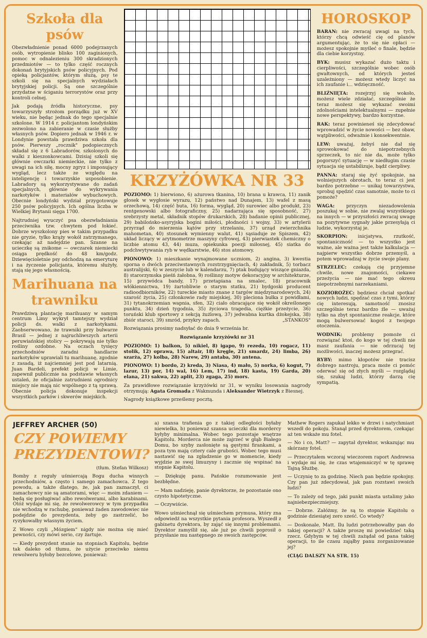Szkoła dla psów
Obezwładnienie ponad 6000 podejrzanych osób, wytropienie blisko 100 zaginionych, pomoc w odnalezieniu 300 skradzionych przedmiotów — to tylko część rocznych dokonań brytyjskich psów policyjnych. Pod opieką policjantów, którym służą, psy te szkoli się na specjalnych wydziałach brytyjskiej policji. Są one szczególnie przydatne w ściganiu terrorystów oraz przy kontroli celnej.
Jak podają źródła historyczne, psy towarzyszyły strożom porządku już w XV wieku, nie będąc jednak do tego specjalnie szkolone. W 1914 r. policjantom londyńskim zezwolono na zabieranie w czasie służby własnych psów. Dopiero jednak w 1946 r. w Londynie powstała prawdziwa szkoła dla psów. Pierwszy „rocznik" podopiecznych składał się z 6 Labradorów, szkolonych do walki z kieszonkowcami. Dzisiaj szkoli się głównie owczarki niemieckie, nie tylko z uwagi na ich siłę, mocny zgryz i imponujący wygląd, lecz także ze względu na inteligencję i towarzyskie usposobienie. Labradory są wykorzystywane do zadań specjalnych, głównie do wykrywania narkotyków i materiałów wybuchowych. Obecnie londyński wydział przygotowuje 250 psów policyjnych. Ich ogólna liczba w Wielkiej Brytanii sięga 1700.
Najtrudniej wyuczyć psa obezwładniania przeciwnika tzw. chwytem pod łokieć. Dobrze wyszkolony pies w takim przypadku nie gryzie, tylko krąży wokół zatrzymanego, czekając aż nadejdzie pan. Szanse na ucieczkę są znikome — owczarek niemiecki osiąga prędkość do 48 km/godz. Dziewięcioletnie psy odchodzą na emeryturę i na życzenie policjanta, któremu służyły, stają się jego własnością.
Marihuana na trawniku
Prawdziwą plantację marihuany w samym centrum Limy wykrył tamtejszy wydział policji ds. walki z narkotykami. Zaobserwowano, że trawniki przy bulwarze Brasil — jednej z najruchliwszych arterii peruwiańskiej stolicy — pokrywają nie tylko rośliny ozdobne. Na oczach tysięcy przechodniów zaradni handlarze narkotyków uprawiali tu marihuanę, zgodnie z zasadą, iż najciemniej jest pod latarnią. Juan Bardeli, prefekt policji w Limie, zapewnił publicznie na podstawie własnych ustaleń, że oficjalnie zatrudnieni ogrodnicy miejscy nie mają nic wspólnego z tą sprawą. Obecnie policja dokonuje inspekcji wszystkich parków i skwerów miejskich.
KRZYŻÓWKA NR 33
POZIOMO: 1) bierwiono, 6) ażurowa tkanina, 10) brana u krawca, 11) zanik głosek w wygłosie wyrazu, 12) państwo nad Dunajem, 13) wafel z masą orzechową, 14) część buta, 16) forma, wygląd, 20) surowiec albo produkt, 23) rentgenowski albo fotograficzny, 25) nadarzająca się sposobność, 27) srebrzysty metal, składnik stopów drukarskich, 28) badanie opinii publicznej, 29) babilońsko-asyryjska bogini miłości, płodności i wojny, 33) w artylerii przyrząd do mierzenia kątów przy strzelaniu, 37) urząd zwierzchnika mahometan, 40) stosunek wymienny walut, 41) sąsiaduje ze Spiszem, 42) układ liczący w arytmometrze maszyny cyfrowej, 43) pierwiastek chemiczny o liczbie atomu 43, 44) muza, opiekunka poezji miłosnej, 45) siatka do podchwytywania ryb w wędkarstwie, 46) stos atomowy.
PIONOWO: 1) mieszkanie wynajmowane uczniom, 2) angina, 3) kwestia sporna o dwóch przeciwstawnych rozstrzygnięciach, 4) zakładnik, 5) torbacz australijski, 6) w zeszycie lub w kalendarzu, 7) ptak budujący wiszące gniazda, 8) starorzymska pieśń żałobna, 9) roślinny motyw dekoracyjny w architekturze, 15) przywódca bandy, 17) przetapiana na smalec, 18) pracownik włókiennictwa, 19) żartobliwie o starym statku, 21) bydgoski producent radioodbiorników, 22) tureckie miasto znane z targów międzynarodowych, 24) szarość życia, 25) członkowie rady miejskiej, 30) pleciona bułka z powidłami, 31) tytanokrzemian wapnia, sfen, 32) ciało obracające się wokół określonego punktu, 34) dzień tygodnia, 35) życiowa tragedia, ciężkie przeżycie, 36) toruński klub sportowy z sekcją żużlową, 37) jedwabna kurtka dżokejska, 38) zbiór staroci, 39) smród, przykry zapach. „STANKOS"
Rozwiązania prosimy nadsyłać do dnia 9 września br.
Rozwiązanie krzyżówki nr 31
POZIOMO: 1) balkon, 5) nikiel, 8) igapo, 9) rezeda, 10) rogacz, 11) stolik, 12) oprawa, 15) altair, 18) kręgle, 21) smardz, 24) limba, 26) szarża, 27) kolba, 28) Narew, 29) antaba, 30) antena.
PIONOWO: 1) bordo, 2) kreda, 3) Niasa, 4) mało, 5) norka, 6) kogut, 7) lazur, 13) por, 14) wal, 16) Lem, 17) ind, 18) kasta, 19) Garda, 20) elana, 21) sakwa, 22) aplit, 23) zgaga, 25) mors.
Za prawidłowe rozwiązanie krzyżówki nr 31, w wyniku losowania nagrody otrzymują: Agata Gromada z Wakmunda i Aleksander Wietrzyk z Biesnej.
Nagrody książkowe prześlemy pocztą.
HOROSKOP
BARAN: nie zwracaj uwagi na tych, którzy chcą odwieść cię od planów argumentując, że to się nie opłaci — możesz spokojnie myśleć o finale, będzie dla ciebie korzystny.
BYK: musisz wykazać dużo taktu i cierpliwości, szczególnie wobec osób gwałtownych, od których jesteś uzależniony — możesz wtedy liczyć na ich zaufanie i... wdzięczność.
BLIŹNIĘTA: rozejrzyj się wokoło, możesz wiele zdziałać, szczególnie że teraz możesz się wykazać swoimi zdolnościami intelektualnymi — zupełnie nowe perspektywy, bardzo korzystne.
RAK: teraz powinieneś się zdecydować wprowadzić w życie nowości — bez obaw, wątpliwości, odważnie i konsekwentnie.
LEW: uważaj, żebyś nie dał się sprowokować do niepotrzebnych sprzeczek, to nic nie da, może tylko pogorszyć sytuację — w niedługim czasie sytuacja się ustabilizuje, bądź cierpliwy.
PANNA: staraj się żyć spokojnie, na wolniejszych obrotach, to teraz ci jest bardzo potrzebne — unikaj towarzystwa, sprobuj spędzić czas samotnie, może to ci pomoże?
WAGA: przyczyn niezadowolenia poszukaj w sobie, nie zwalaj wszystkiego na innych — w przyszłości zwracaj uwagę na pozytywne sygnały jakie przesyłają ci ludzie, wykorzystaj je.
SKORPION: inicjatywa, rzutkość, spontaniczność — to wszystko jest ważne, ale ważna jest także kalkulacja — najpierw wszystko dobrze przemyśl, a potem wprowadzaj w życie swoje plany.
STRZELEC: czekają cię przyjemne chwile, nowe znajomości, ciekawe przeżycia — nie mać tego okresu niepotrzebnymi narzekaniami.
KOZIOROŻEC: będziesz chciał spotkać nowych ludzi, spędzać czas z tymi, którzy cię interesują, samotność znosisz szczególnie teraz bardzo źle — uważaj tylko na zbyt spontaniczne reakcje, które mogą bulwersować kogoś z twojego otoczenia.
WODNIK: problemy pomoże ci rozwiązać ktoś, do kogo w tej chwili nie masz zaufania — nie odrzucaj tej możliwości, inaczej możesz przegrać.
RYBY: mimo kłopotów nie tracisz dobrego nastroju, praca może ci pomóc oderwać się od złych myśli — rozglądaj się, szukaj ludzi, którzy darzą cię sympatią.
JEFFREY ARCHER (50)
CZY POWIEMY PREZYDENTOWI?
(tłum. Stefan Wilkosz)
Bomby z reguły uśmiercają Bogu ducha winnych przechodniów, a często i samego zamachowca. Z tego powodu, a także dlatego, że, jak pan zaznaczył, ci zamachowcy nie są amatorami, więc — moim zdaniem — będą się posługiwać albo rewolwerami, albo karabinami. Otóż wydaje mi się, że rewolwerowcy w tym przypadku nie wchodzą w rachubę, ponieważ żaden zawodowiec nie podejdzie do prezydenta, żeby go zastrzelić, bo ryzykowałby własnym życiem.
Z Wowo czyli „Mózgiem" nigdy nie można się mieć pewności, czy mówi serio, czy żartuje.
— Kiedy prezydent stanie na stopniach Kapitolu, będzie tak daleko od tłumu, że użycie przeciwko niemu rewolweru byłoby bezcelowe, ponieważ:
a) szansa trafienia go z takiej odległości byłaby niewielka, b) ponieważ szansa ucieczki dla mordercy byłyby minimalna. Wobec tego pozostaje wnętrze Kapitolu. Morderca nie może zajrzeć w głąb Białego Domu, bo szyby zasłonięte są gęstymi firankami, a poza tym mają cztery cale grubości. Wobec tego musi nastawić się na zgładzenie go w momencie, kiedy wyjdzie ze swej limuzyny i zacznie się wspinać na stopnie Kapitolu.
— Dziękuję panu. Pańskie rozumowanie jest bezbłędne.
— Mam nadzieję, panie dyrektorze, że pozostanie ono czysto hipotetyczne.
— Oczywiście.
Wowo uśmiechnął się uśmiechem prymusa, który zna odpowiedź na wszystkie pytania profesora. Wyszedł z gabinetu dyrektora, by zająć się innymi problemami. Dyrektor zamyślił się, ale już po chwili poprosił o przysłanie mu następnego ze swoich zastępców.
Mathew Rogers zapukał lekko w drzwi i natychmiast wszedł do pokoju. Stanął przed dyrektorem, czekając aż ten wskaże mu fotel.
— No i co, Matt? — zapytał dyrektor, wskazując mu skórzany fotel.
— Przeczytałem wczoraj wieczorem raport Andrewsa i wydaje mi się, że czas wtajemniczyć w tę sprawę Tajną Służbę.
— Uczynię to za godzinę. Niech pan będzie spokojny. Czy pan już zdecydował, jak pan rozstawi swoich ludzi?
— To zależy od tego, jaki punkt miasta ustalimy jako najniebezpieczniejszy.
— Dobrze. Załóżmy, że są to stopnie Kapitolu o godzinie dziesiątej zero sześć. Co wtedy?
— Doskonale, Matt. Ilu ludzi potrzebowałby pan do takiej operacji? A także proszę mi powiedzieć taką rzecz. Gdybym w tej chwili zażądał od pana takiej operacji, to ile czasu zająłby panu zorganizowanie jej?
(CIĄG DALSZY NA STR. 15)